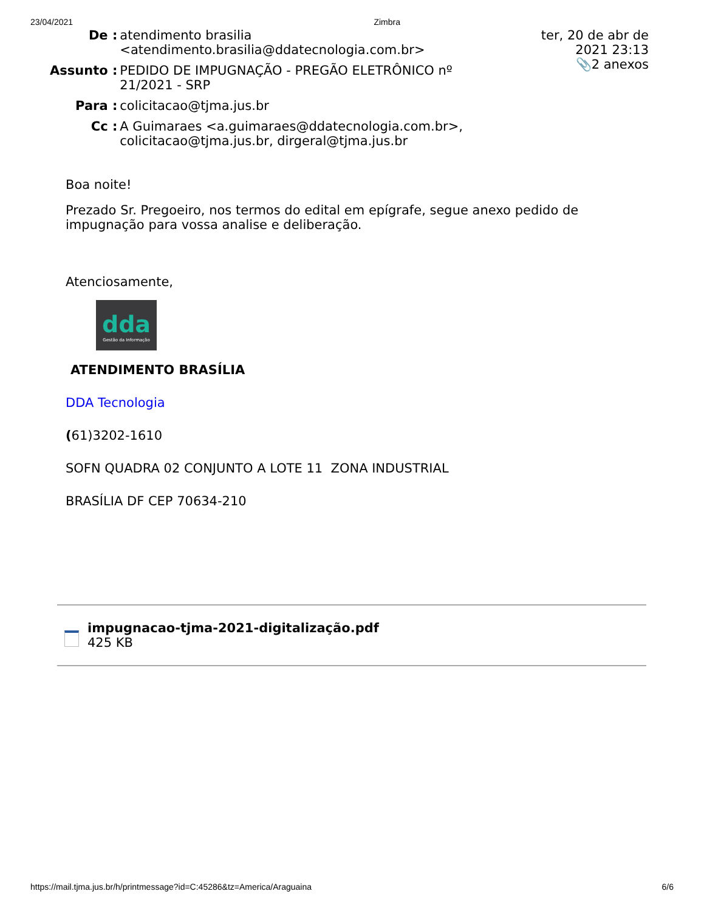23/04/2021 Zimbra
| De : | atendimento brasilia <atendimento.brasilia@ddatecnologia.com.br> | ter, 20 de abr de 2021 23:13 📎2 anexos |
| Assunto : | PEDIDO DE IMPUGNAÇÃO - PREGÃO ELETRÔNICO nº 21/2021 - SRP | |
| Para : | colicitacao@tjma.jus.br | |
| Cc : | A Guimaraes <a.guimaraes@ddatecnologia.com.br>, colicitacao@tjma.jus.br, dirgeral@tjma.jus.br | |
Boa noite!
Prezado Sr. Pregoeiro, nos termos do edital em epígrafe, segue anexo pedido de impugnação para vossa analise e deliberação.
Atenciosamente,
dda
Gestão da Informação
ATENDIMENTO BRASÍLIA
DDA Tecnologia
(61)3202-1610
SOFN QUADRA 02 CONJUNTO A LOTE 11 ZONA INDUSTRIAL
BRASÍLIA DF CEP 70634-210
impugnacao-tjma-2021-digitalização.pdf
425 KB
https://mail.tjma.jus.br/h/printmessage?id=C:45286&tz=America/Araguaina 6/6